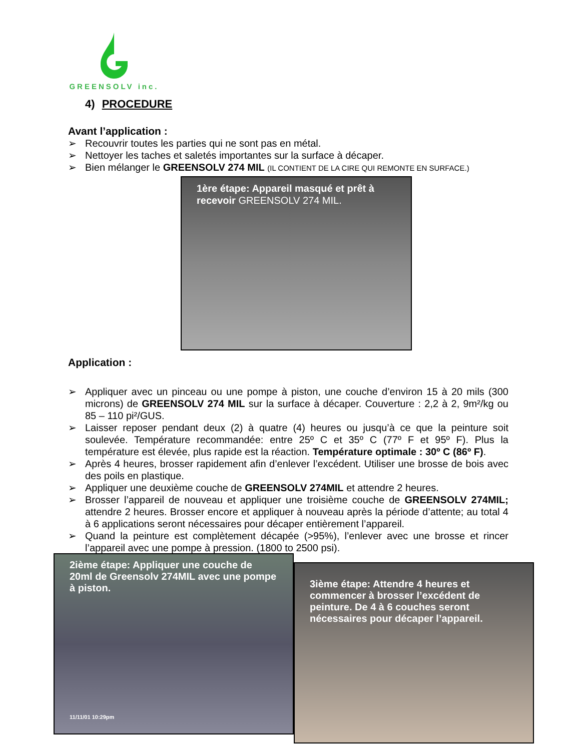GREENSOLV inc.
4) PROCEDURE
Avant l’application :
➢ Recouvrir toutes les parties qui ne sont pas en métal.
➢ Nettoyer les taches et saletés importantes sur la surface à décaper.
➢ Bien mélanger le GREENSOLV 274 MIL (IL CONTIENT DE LA CIRE QUI REMONTE EN SURFACE.)
1ère étape: Appareil masqué et prêt à recevoir GREENSOLV 274 MIL.
Application :
➢ Appliquer avec un pinceau ou une pompe à piston, une couche d’environ 15 à 20 mils (300 microns) de GREENSOLV 274 MIL sur la surface à décaper. Couverture : 2,2 à 2, 9m²/kg ou 85 – 110 pi²/GUS.
➢ Laisser reposer pendant deux (2) à quatre (4) heures ou jusqu’à ce que la peinture soit soulevée. Température recommandée: entre 25º C et 35º C (77º F et 95º F). Plus la température est élevée, plus rapide est la réaction. Température optimale : 30º C (86º F).
➢ Après 4 heures, brosser rapidement afin d’enlever l’excédent. Utiliser une brosse de bois avec des poils en plastique.
➢ Appliquer une deuxième couche de GREENSOLV 274MIL et attendre 2 heures.
➢ Brosser l’appareil de nouveau et appliquer une troisième couche de GREENSOLV 274MIL; attendre 2 heures. Brosser encore et appliquer à nouveau après la période d’attente; au total 4 à 6 applications seront nécessaires pour décaper entièrement l’appareil.
➢ Quand la peinture est complètement décapée (>95%), l’enlever avec une brosse et rincer l’appareil avec une pompe à pression. (1800 to 2500 psi).
2ième étape: Appliquer une couche de 20ml de Greensolv 274MIL avec une pompe à piston.
11/11/01 10:29pm
3ième étape: Attendre 4 heures et commencer à brosser l’excédent de peinture. De 4 à 6 couches seront nécessaires pour décaper l’appareil.